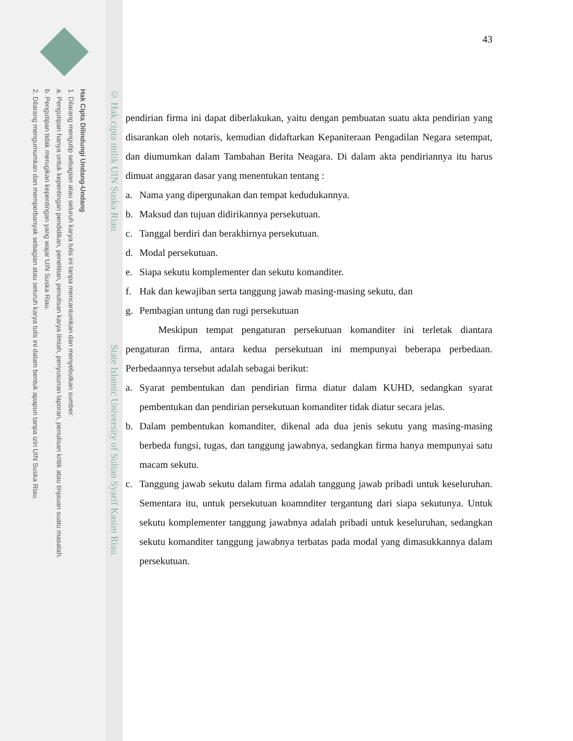Hak Cipta Dilindungi Undang-Undang
1. Dilarang mengutip sebagian atau seluruh karya tulis ini tanpa mencantumkan dan menyebutkan sumber:
a. Pengutipan hanya untuk kepentingan pendidikan, penelitian, penulisan karya ilmiah, penyusunan laporan, penulisan kritik atau tinjauan suatu masalah.
b. Pengutipan tidak merugikan kepentingan yang wajar UIN Suska Riau.
2. Dilarang mengumumkan dan memperbanyak sebagian atau seluruh karya tulis ini dalam bentuk apapun tanpa izin UIN Suska Riau.
© Hak cipta milik UIN Suska Riau State Islamic University of Sultan Syarif Kasim Riau
43
pendirian firma ini dapat diberlakukan, yaitu dengan pembuatan suatu akta pendirian yang disarankan oleh notaris, kemudian didaftarkan Kepaniteraan Pengadilan Negara setempat, dan diumumkan dalam Tambahan Berita Neagara. Di dalam akta pendiriannya itu harus dimuat anggaran dasar yang menentukan tentang :
a. Nama yang dipergunakan dan tempat kedudukannya.
b. Maksud dan tujuan didirikannya persekutuan.
c. Tanggal berdiri dan berakhirnya persekutuan.
d. Modal persekutuan.
e. Siapa sekutu komplementer dan sekutu komanditer.
f. Hak dan kewajiban serta tanggung jawab masing-masing sekutu, dan
g. Pembagian untung dan rugi persekutuan
Meskipun tempat pengaturan persekutuan komanditer ini terletak diantara pengaturan firma, antara kedua persekutuan ini mempunyai beberapa perbedaan. Perbedaannya tersebut adalah sebagai berikut:
a. Syarat pembentukan dan pendirian firma diatur dalam KUHD, sedangkan syarat pembentukan dan pendirian persekutuan komanditer tidak diatur secara jelas.
b. Dalam pembentukan komanditer, dikenal ada dua jenis sekutu yang masing-masing berbeda fungsi, tugas, dan tanggung jawabnya, sedangkan firma hanya mempunyai satu macam sekutu.
c. Tanggung jawab sekutu dalam firma adalah tanggung jawab pribadi untuk keseluruhan. Sementara itu, untuk persekutuan koamnditer tergantung dari siapa sekutunya. Untuk sekutu komplementer tanggung jawabnya adalah pribadi untuk keseluruhan, sedangkan sekutu komanditer tanggung jawabnya terbatas pada modal yang dimasukkannya dalam persekutuan.